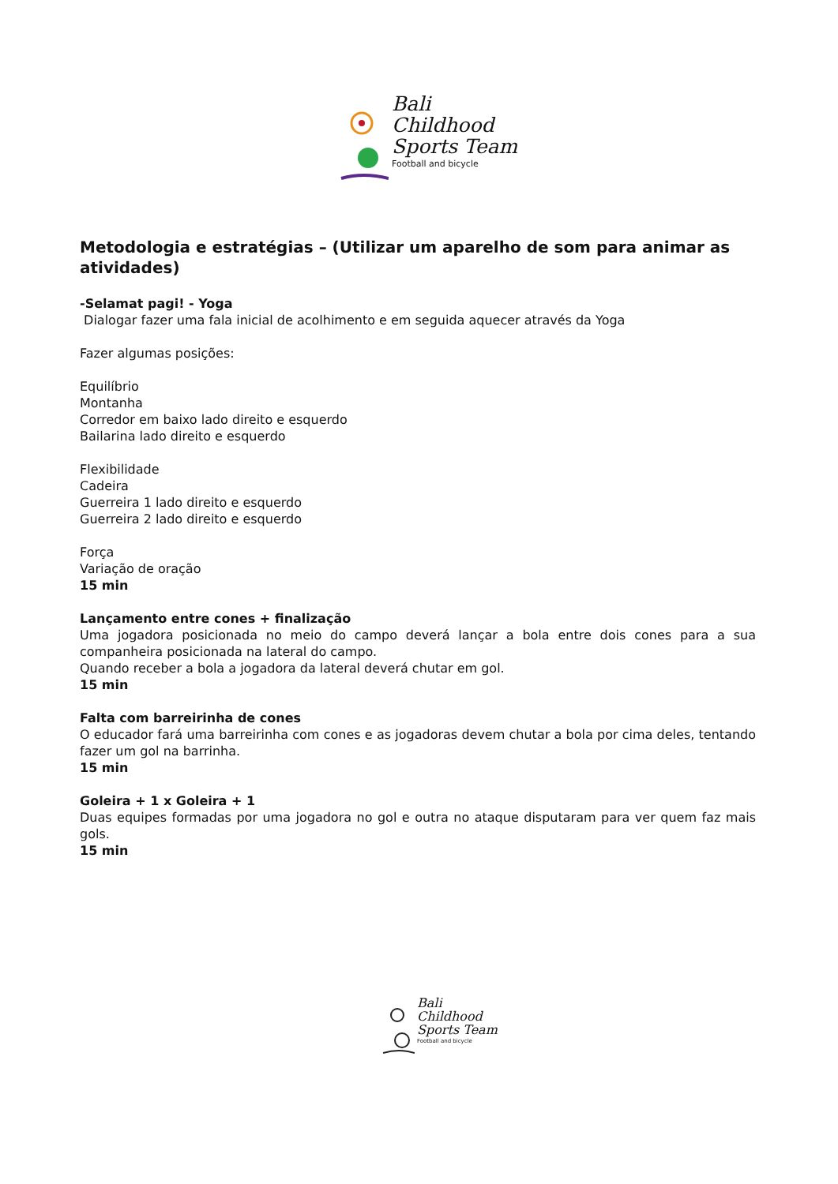Bali
Childhood
Sports Team
Football and bicycle
Metodologia e estratégias – (Utilizar um aparelho de som para animar as atividades)
-Selamat pagi! - Yoga
Dialogar fazer uma fala inicial de acolhimento e em seguida aquecer através da Yoga
Fazer algumas posições:
Equilíbrio
Montanha
Corredor em baixo lado direito e esquerdo
Bailarina lado direito e esquerdo
Flexibilidade
Cadeira
Guerreira 1 lado direito e esquerdo
Guerreira 2 lado direito e esquerdo
Força
Variação de oração
15 min
Lançamento entre cones + finalização
Uma jogadora posicionada no meio do campo deverá lançar a bola entre dois cones para a sua companheira posicionada na lateral do campo.
Quando receber a bola a jogadora da lateral deverá chutar em gol.
15 min
Falta com barreirinha de cones
O educador fará uma barreirinha com cones e as jogadoras devem chutar a bola por cima deles, tentando fazer um gol na barrinha.
15 min
Goleira + 1 x Goleira + 1
Duas equipes formadas por uma jogadora no gol e outra no ataque disputaram para ver quem faz mais gols.
15 min
Bali
Childhood
Sports Team
Football and bicycle